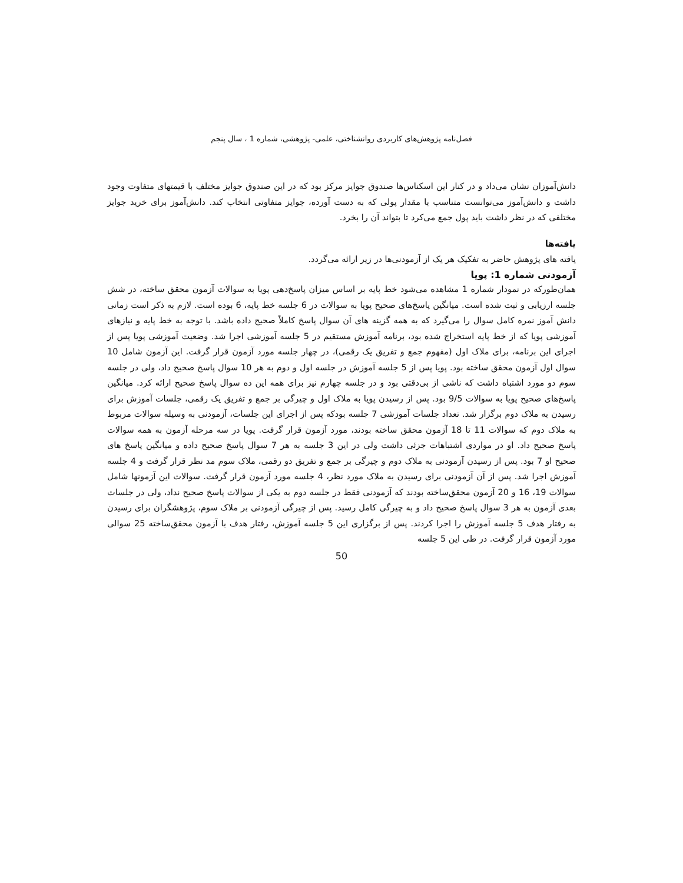فصل‌نامه پژوهش‌های کاربردی روانشناختی، علمی- پژوهشی، شماره 1 ، سال پنجم
دانش‌آموزان نشان می‌داد و در کنار این اسکناس‌ها صندوق جوایز مرکز بود که در این صندوق جوایز مختلف با قیمتهای متفاوت وجود داشت و دانش‌آموز می‌توانست متناسب با مقدار پولی که به دست آورده، جوایز متفاوتی انتخاب کند. دانش‌آموز برای خرید جوایز مختلفی که در نظر داشت باید پول جمع می‌کرد تا بتواند آن را بخرد.
یافته‌ها
یافته های پژوهش حاضر به تفکیک هر یک از آزمودنی‌ها در زیر ارائه می‌گردد.
آزمودنی شماره 1: پویا
همان‌طورکه در نمودار شماره 1 مشاهده می‌شود خط پایه بر اساس میزان پاسخ‌دهی پویا به سوالات آزمون محقق ساخته، در شش جلسه ارزیابی و ثبت شده است. میانگین پاسخ‌های صحیح پویا به سوالات در 6 جلسه خط پایه، 6 بوده است. لازم به ذکر است زمانی دانش آموز نمره کامل سوال را می‌گیرد که به همه گزینه های آن سوال پاسخ کاملاً صحیح داده باشد. با توجه به خط پایه و نیازهای آموزشی پویا که از خط پایه استخراج شده بود، برنامه آموزش مستقیم در 5 جلسه آموزشی اجرا شد. وضعیت آموزشی پویا پس از اجرای این برنامه، برای ملاک اول (مفهوم جمع و تفریق یک رقمی)، در چهار جلسه مورد آزمون قرار گرفت. این آزمون شامل 10 سوال اول آزمون محقق ساخته بود. پویا پس از 5 جلسه آموزش در جلسه اول و دوم به هر 10 سوال پاسخ صحیح داد، ولی در جلسه سوم دو مورد اشتباه داشت که ناشی از بی‌دقتی بود و در جلسه چهارم نیز برای همه این ده سوال پاسخ صحیح ارائه کرد. میانگین پاسخ‌های صحیح پویا به سوالات 9/5 بود. پس از رسیدن پویا به ملاک اول و چیرگی بر جمع و تفریق یک رقمی، جلسات آموزش برای رسیدن به ملاک دوم برگزار شد. تعداد جلسات آموزشی 7 جلسه بودکه پس از اجرای این جلسات، آزمودنی به وسیله سوالات مربوط به ملاک دوم که سوالات 11 تا 18 آزمون محقق ساخته بودند، مورد آزمون قرار گرفت. پویا در سه مرحله آزمون به همه سوالات پاسخ صحیح داد. او در مواردی اشتباهات جزئی داشت ولی در این 3 جلسه به هر 7 سوال پاسخ صحیح داده و میانگین پاسخ های صحیح او 7 بود. پس از رسیدن آزمودنی به ملاک دوم و چیرگی بر جمع و تفریق دو رقمی، ملاک سوم مد نظر قرار گرفت و 4 جلسه آموزش اجرا شد. پس از آن آزمودنی برای رسیدن به ملاک مورد نظر، 4 جلسه مورد آزمون قرار گرفت. سوالات این آزمونها شامل سوالات 19، 16 و 20 آزمون محقق‌ساخته بودند که آزمودنی فقط در جلسه دوم به یکی از سوالات پاسخ صحیح نداد، ولی در جلسات بعدی آزمون به هر 3 سوال پاسخ صحیح داد و به چیرگی کامل رسید. پس از چیرگی آزمودنی بر ملاک سوم، پژوهشگران برای رسیدن به رفتار هدف 5 جلسه آموزش را اجرا کردند. پس از برگزاری این 5 جلسه آموزش، رفتار هدف با آزمون محقق‌ساخته 25 سوالی مورد آزمون قرار گرفت. در طی این 5 جلسه
50